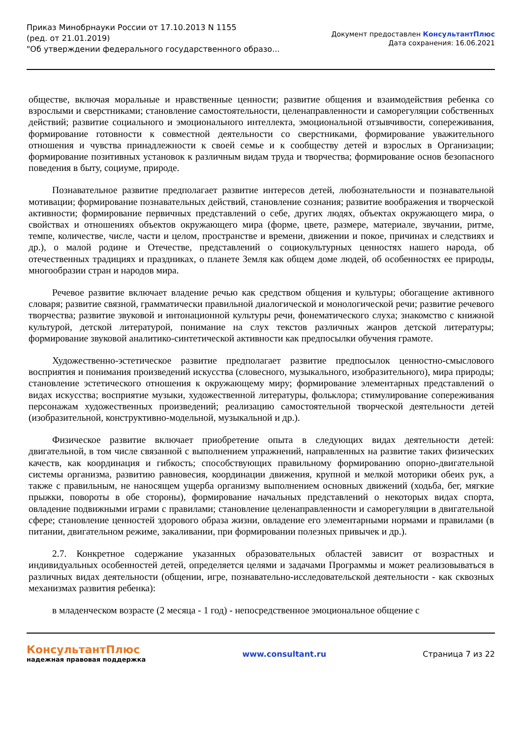Приказ Минобрнауки России от 17.10.2013 N 1155
(ред. от 21.01.2019)
"Об утверждении федерального государственного образо...
Документ предоставлен КонсультантПлюс
Дата сохранения: 16.06.2021
обществе, включая моральные и нравственные ценности; развитие общения и взаимодействия ребенка со взрослыми и сверстниками; становление самостоятельности, целенаправленности и саморегуляции собственных действий; развитие социального и эмоционального интеллекта, эмоциональной отзывчивости, сопереживания, формирование готовности к совместной деятельности со сверстниками, формирование уважительного отношения и чувства принадлежности к своей семье и к сообществу детей и взрослых в Организации; формирование позитивных установок к различным видам труда и творчества; формирование основ безопасного поведения в быту, социуме, природе.
Познавательное развитие предполагает развитие интересов детей, любознательности и познавательной мотивации; формирование познавательных действий, становление сознания; развитие воображения и творческой активности; формирование первичных представлений о себе, других людях, объектах окружающего мира, о свойствах и отношениях объектов окружающего мира (форме, цвете, размере, материале, звучании, ритме, темпе, количестве, числе, части и целом, пространстве и времени, движении и покое, причинах и следствиях и др.), о малой родине и Отечестве, представлений о социокультурных ценностях нашего народа, об отечественных традициях и праздниках, о планете Земля как общем доме людей, об особенностях ее природы, многообразии стран и народов мира.
Речевое развитие включает владение речью как средством общения и культуры; обогащение активного словаря; развитие связной, грамматически правильной диалогической и монологической речи; развитие речевого творчества; развитие звуковой и интонационной культуры речи, фонематического слуха; знакомство с книжной культурой, детской литературой, понимание на слух текстов различных жанров детской литературы; формирование звуковой аналитико-синтетической активности как предпосылки обучения грамоте.
Художественно-эстетическое развитие предполагает развитие предпосылок ценностно-смыслового восприятия и понимания произведений искусства (словесного, музыкального, изобразительного), мира природы; становление эстетического отношения к окружающему миру; формирование элементарных представлений о видах искусства; восприятие музыки, художественной литературы, фольклора; стимулирование сопереживания персонажам художественных произведений; реализацию самостоятельной творческой деятельности детей (изобразительной, конструктивно-модельной, музыкальной и др.).
Физическое развитие включает приобретение опыта в следующих видах деятельности детей: двигательной, в том числе связанной с выполнением упражнений, направленных на развитие таких физических качеств, как координация и гибкость; способствующих правильному формированию опорно-двигательной системы организма, развитию равновесия, координации движения, крупной и мелкой моторики обеих рук, а также с правильным, не наносящем ущерба организму выполнением основных движений (ходьба, бег, мягкие прыжки, повороты в обе стороны), формирование начальных представлений о некоторых видах спорта, овладение подвижными играми с правилами; становление целенаправленности и саморегуляции в двигательной сфере; становление ценностей здорового образа жизни, овладение его элементарными нормами и правилами (в питании, двигательном режиме, закаливании, при формировании полезных привычек и др.).
2.7. Конкретное содержание указанных образовательных областей зависит от возрастных и индивидуальных особенностей детей, определяется целями и задачами Программы и может реализовываться в различных видах деятельности (общении, игре, познавательно-исследовательской деятельности - как сквозных механизмах развития ребенка):
в младенческом возрасте (2 месяца - 1 год) - непосредственное эмоциональное общение с
КонсультантПлюс
надежная правовая поддержка
www.consultant.ru Страница 7 из 22